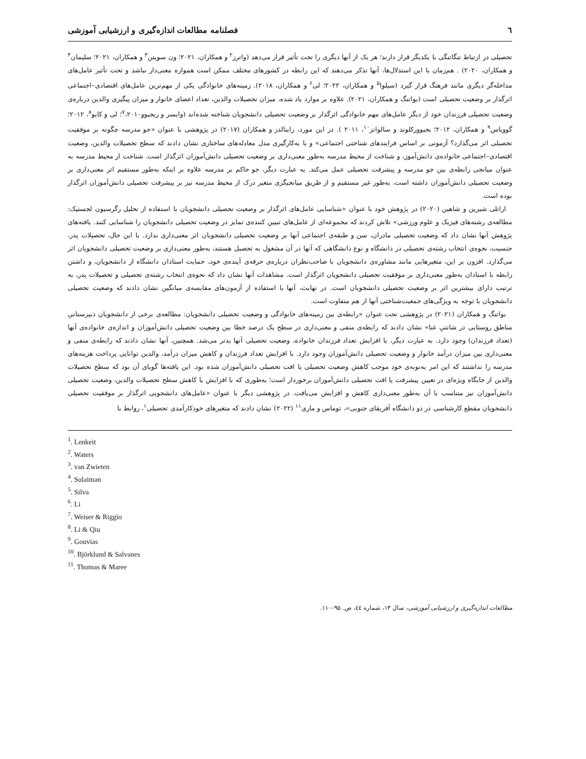٦ فصلنامه مطالعات اندازه‌گیری و ارزشیابی آموزشی
تحصیلی در ارتباط تنگاتنگی با یکدیگر قرار دارند؛ هر یک از آنها دیگری را تحت تأثیر قرار می‌دهد (واترز<sup>۲</sup> و همکاران، ۲۰۲۱؛ ون سویتن<sup>۳</sup> و همکاران، ۲۰۲۱؛ سلیمان<sup>۴</sup> و همکاران، ۲۰۲۰) . هم‌زمان با این استدلال‌ها، آنها تذکر می‌دهند که این رابطه در کشورهای مختلف ممکن است همواره معنی‌دار نباشد و تحت تأثیر عامل‌های مداخله‌گر دیگری مانند فرهنگ قرار گیرد (سیلوا<sup>۵</sup> و همکاران، ۲۰۲۲؛ لی<sup>۶</sup> و همکاران، ۲۰۱۸). زمینه‌های خانوادگی یکی از مهم‌ترین عامل‌های اقتصادی–اجتماعی اثرگذار بر وضعیت تحصیلی است (بواتنگ و همکاران، ۲۰۲۱). علاوه بر موارد یاد شده، میزان تحصیلات والدین، تعداد اعضای خانوار و میزان پیگیری والدین درباره‌ی وضعیت تحصیلی فرزندان خود از دیگر عامل‌های مهم خانوادگی اثرگذار بر وضعیت تحصیلی دانشجویان شناخته شده‌اند (وایسر و ریجیوو<sup>۷</sup>،۲۰۱۰؛ لی و کایو<sup>۸</sup>، ۲۰۱۲؛ گوویاس<sup>۹</sup> و همکاران، ۲۰۱۲؛ بجیوورکلوند و سالوانز<sup>۱۰</sup>، ۲۰۱۱ ). در این مورد، راینالدز و همکاران (۲۰۱۷) در پژوهشی با عنوان «جو مدرسه چگونه بر موفقیت تحصیلی اثر می‌گذارد؟ آزمونی بر اساس فرایندهای شناختی اجتماعی» و با به‌کارگیری مدل معادله‌های ساختاری نشان دادند که سطح تحصیلات والدین، وضعیت اقتصادی–اجتماعی خانواده‌ی دانش‌آموز، و شناخت از محیط مدرسه به‌طور معنی‌داری بر وضعیت تحصیلی دانش‌آموزان اثرگذار است. شناخت از محیط مدرسه به عنوان میانجی رابطه‌ی بین جو مدرسه و پیشرفت تحصیلی عمل می‌کند. به عبارت دیگر، جو حاکم بر مدرسه علاوه بر اینکه به‌طور مستقیم اثر معنی‌داری بر وضعیت تحصیلی دانش‌آموزان داشته است، به‌طور غیر مستقیم و از طریق میانجیگری متغیر درک از محیط مدرسه نیز بر پیشرفت تحصیلی دانش‌آموزان اثرگذار بوده است.
اراتلی شیرین و شاهین (۲۰۲۰) در پژوهش خود با عنوان «شناسایی عامل‌های اثرگذار بر وضعیت تحصیلی دانشجویان با استفاده از تحلیل رگرسیون لجستیک: مطالعه‌ی رشته‌های فیزیک و علوم ورزشی» تلاش کردند که مجموعه‌ای از عامل‌های تبیین کننده‌ی تمایز در وضعیت تحصیلی دانشجویان را شناسایی کنند. یافته‌های پژوهش آنها نشان داد که وضعیت تحصیلی مادران، سن و طبقه‌ی اجتماعی آنها بر وضعیت تحصیلی دانشجویان اثر معنی‌داری ندارد. با این حال، تحصیلات پدر، جنسیت، نحوه‌ی انتخاب رشته‌ی تحصیلی در دانشگاه و نوع دانشگاهی که آنها در آن مشغول به تحصیل هستند، به‌طور معنی‌داری بر وضعیت تحصیلی دانشجویان اثر می‌گذارد. افزون بر این، متغیرهایی مانند مشاوره‌ی دانشجویان با صاحب‌نظران درباره‌ی حرفه‌ی آینده‌ی خود، حمایت استادان دانشگاه از دانشجویان، و داشتن رابطه با استادان به‌طور معنی‌داری بر موفقیت تحصیلی دانشجویان اثرگذار است. مشاهدات آنها نشان داد که نحوه‌ی انتخاب رشته‌ی تحصیلی و تحصیلات پدر، به ترتیب دارای بیشترین اثر بر وضعیت تحصیلی دانشجویان است. در نهایت، آنها با استفاده از آزمون‌های مقایسه‌ی میانگین نشان دادند که وضعیت تحصیلی دانشجویان با توجه به ویژگی‌های جمعیت‌شناختی آنها از هم متفاوت است.
بواتنگ و همکاران (۲۰۲۱) در پژوهشی تحت عنوان «رابطه‌ی بین زمینه‌های خانوادگی و وضعیت تحصیلی دانشجویان: مطالعه‌ی برخی از دانشجویان دبیرستانیِ مناطق روستایی در شانتیِ غنا» نشان دادند که رابطه‌ی منفی و معنی‌داری در سطح یک درصد خطا بین وضعیت تحصیلی دانش‌آموزان و اندازه‌ی خانواده‌ی آنها (تعداد فرزندان) وجود دارد. به عبارت دیگر، با افزایش تعداد فرزندان خانواده، وضعیت تحصیلی آنها بدتر می‌شد. همچنین، آنها نشان دادند که رابطه‌ی منفی و معنی‌داری بین میزان درآمد خانوار و وضعیت تحصیلی دانش‌آموزان وجود دارد. با افزایش تعداد فرزندان و کاهش میزان درآمد، والدین توانایی پرداخت هزینه‌های مدرسه را نداشتند که این امر به‌نوبه‌ی خود موجب کاهش وضعیت تحصیلی یا افت تحصیلی دانش‌آموزان شده بود. این یافته‌ها گویای آن بود که سطح تحصیلات والدین از جایگاه ویژه‌ای در تعیین پیشرفت یا افت تحصیلی دانش‌آموزان برخوردار است؛ به‌طوری که با افزایش یا کاهش سطح تحصیلات والدین، وضعیت تحصیلی دانش‌آموزان نیز متناسب با آن به‌طور معنی‌داری کاهش و افزایش می‌یافت. در پژوهشی دیگر با عنوان «عامل‌های دانشجویی اثرگذار بر موفقیت تحصیلی دانشجویان مقطع کارشناسی در دو دانشگاه آفریقای جنوبی»، توماس و ماری<sup>۱۱</sup> (۲۰۲۲) نشان دادند که متغیرهای خودکارآمدی تحصیلی<sup>۱</sup>، روابط با
<sup>1</sup>. Lenkeit
<sup>2</sup>. Waters
<sup>3</sup>. van Zwieten
<sup>4</sup>. Sulaiman
<sup>5</sup>. Silva
<sup>6</sup>. Li
<sup>7</sup>. Weiser & Riggio
<sup>8</sup>. Li & Qiu
<sup>9</sup>. Gouvias
<sup>10</sup>. Björklund & Salvanes
<sup>11</sup>. Thomas & Maree
مطالعات اندازه‌گیری و ارزشیابی آموزشی، سال ۱۳، شماره ٤٤، ص. ۹۵–۱۱۰.